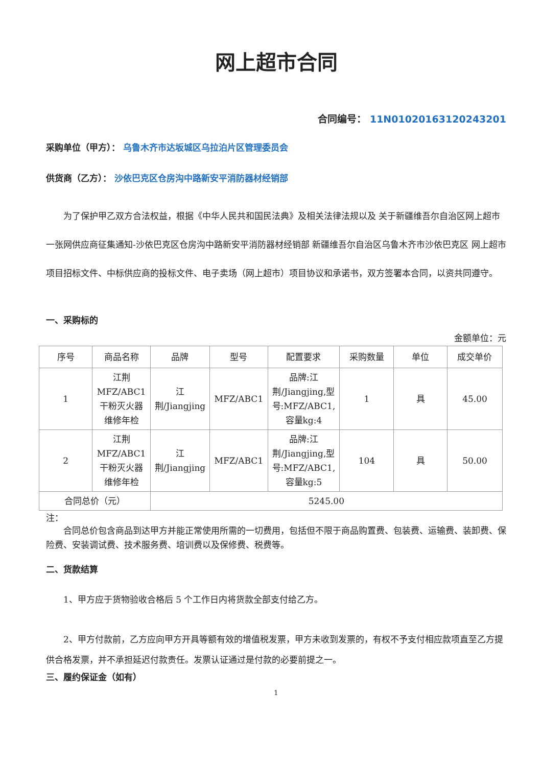网上超市合同
合同编号： 11N0102016312024320​1
采购单位（甲方）： 乌鲁木齐市达坂城区乌拉泊片区管理委员会
供货商（乙方）： 沙依巴克区仓房沟中路新安平消防器材经销部
为了保护甲乙双方合法权益，根据《中华人民共和国民法典》及相关法律法规以及 关于新疆维吾尔自治区网上超市一张网供应商征集通知-沙依巴克区仓房沟中路新安平消防器材经销部 新疆维吾尔自治区乌鲁木齐市沙依巴克区 网上超市项目招标文件、中标供应商的投标文件、电子卖场（网上超市）项目协议和承诺书，双方签署本合同，以资共同遵守。
一、采购标的
金额单位：元
| 序号 | 商品名称 | 品牌 | 型号 | 配置要求 | 采购数量 | 单位 | 成交单价 |
| --- | --- | --- | --- | --- | --- | --- | --- |
| 1 | 江荆 MFZ/ABC1 干粉灭火器维修年检 | 江荆/Jiangjing | MFZ/ABC1 | 品牌:江荆/Jiangjing,型号:MFZ/ABC1,容量kg:4 | 1 | 具 | 45.00 |
| 2 | 江荆 MFZ/ABC1 干粉灭火器维修年检 | 江荆/Jiangjing | MFZ/ABC1 | 品牌:江荆/Jiangjing,型号:MFZ/ABC1,容量kg:5 | 104 | 具 | 50.00 |
| 合同总价（元） | | 5245.00 | | | | | |
注：
合同总价包含商品到达甲方并能正常使用所需的一切费用，包括但不限于商品购置费、包装费、运输费、装卸费、保险费、安装调试费、技术服务费、培训费以及保修费、税费等。
二、货款结算
1、甲方应于货物验收合格后 5 个工作日内将货款全部支付给乙方。
2、甲方付款前，乙方应向甲方开具等额有效的增值税发票，甲方未收到发票的，有权不予支付相应款项直至乙方提供合格发票，并不承担延迟付款责任。发票认证通过是付款的必要前提之一。
三、履约保证金（如有）
1